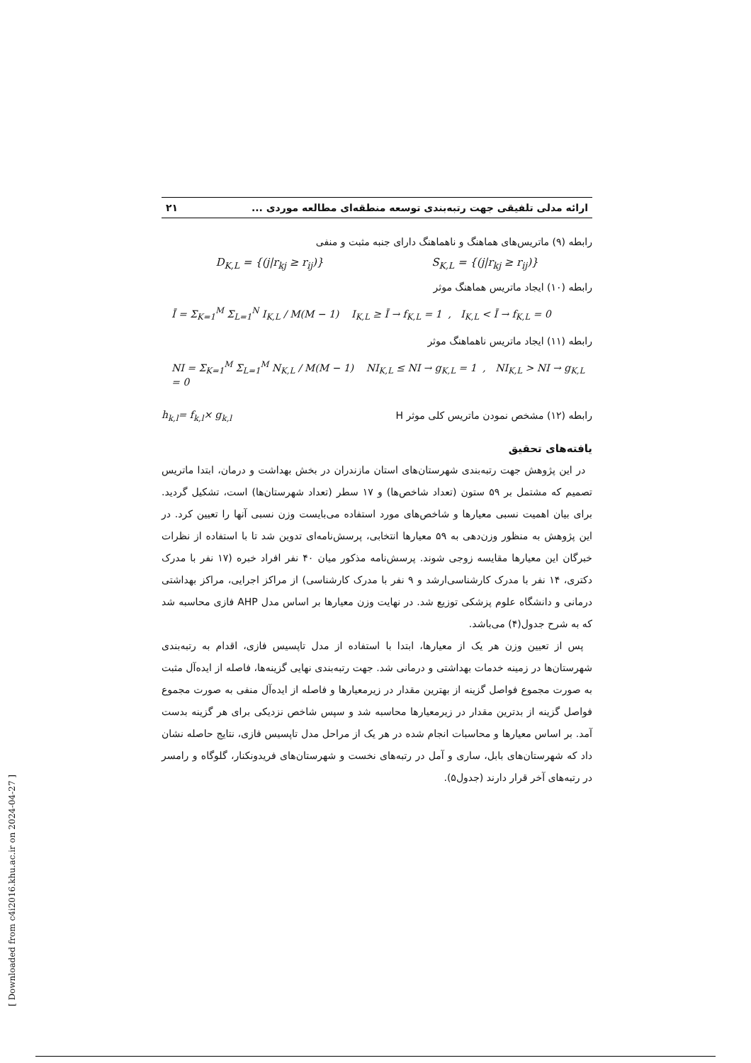ارائه مدلی تلفیقی جهت رتبه‌بندی توسعه منطقه‌ای مطالعه موردی ... ۲۱
رابطه (۹) ماتریس‌های هماهنگ و ناهماهنگ دارای جنبه مثبت و منفی
D<sub>K,L</sub> = {(j|r<sub>kj</sub> ≥ r<sub>ij</sub>)} S<sub>K,L</sub> = {(j|r<sub>kj</sub> ≥ r<sub>ij</sub>)}
رابطه (۱۰) ایجاد ماتریس هماهنگ موثر
Ī = Σ<sub>K=1</sub><sup>M</sup> Σ<sub>L=1</sub><sup>N</sup> I<sub>K,L</sub> / M(M − 1) I<sub>K,L</sub> ≥ Ī → f<sub>K,L</sub> = 1 , I<sub>K,L</sub> < Ī → f<sub>K,L</sub> = 0
رابطه (۱۱) ایجاد ماتریس ناهماهنگ موثر
NI = Σ<sub>K=1</sub><sup>M</sup> Σ<sub>L=1</sub><sup>M</sup> N<sub>K,L</sub> / M(M − 1) NI<sub>K,L</sub> ≤ NI → g<sub>K,L</sub> = 1 , NI<sub>K,L</sub> > NI → g<sub>K,L</sub> = 0
رابطه (۱۲) مشخص نمودن ماتریس کلی موثر H
h<sub>k,l</sub>= f<sub>k,l</sub>× g<sub>k,l</sub>
یافته‌های تحقیق
در این پژوهش جهت رتبه‌بندی شهرستان‌های استان مازندران در بخش بهداشت و درمان، ابتدا ماتریس تصمیم که مشتمل بر ۵۹ ستون (تعداد شاخص‌ها) و ۱۷ سطر (تعداد شهرستان‌ها) است، تشکیل گردید. برای بیان اهمیت نسبی معیارها و شاخص‌های مورد استفاده می‌بایست وزن نسبی آنها را تعیین کرد. در این پژوهش به منظور وزن‌دهی به ۵۹ معیارها انتخابی، پرسش‌نامه‌ای تدوین شد تا با استفاده از نظرات خبرگان این معیارها مقایسه زوجی شوند. پرسش‌نامه مذکور میان ۴۰ نفر افراد خبره (۱۷ نفر با مدرک دکتری، ۱۴ نفر با مدرک کارشناسی‌ارشد و ۹ نفر با مدرک کارشناسی) از مراکز اجرایی، مراکز بهداشتی درمانی و دانشگاه علوم پزشکی توزیع شد. در نهایت وزن معیارها بر اساس مدل AHP فازی محاسبه شد که به شرح جدول(۴) می‌باشد.
پس از تعیین وزن هر یک از معیارها، ابتدا با استفاده از مدل تاپسیس فازی، اقدام به رتبه‌بندی شهرستان‌ها در زمینه خدمات بهداشتی و درمانی شد. جهت رتبه‌بندی نهایی گزینه‌ها، فاصله از ایده‌آل مثبت به صورت مجموع فواصل گزینه از بهترین مقدار در زیرمعیارها و فاصله از ایده‌آل منفی به صورت مجموع فواصل گزینه از بدترین مقدار در زیرمعیارها محاسبه شد و سپس شاخص نزدیکی برای هر گزینه بدست آمد. بر اساس معیارها و محاسبات انجام شده در هر یک از مراحل مدل تاپسیس فازی، نتایج حاصله نشان داد که شهرستان‌های بابل، ساری و آمل در رتبه‌های نخست و شهرستان‌های فریدونکنار، گلوگاه و رامسر در رتبه‌های آخر قرار دارند (جدول۵).
[ Downloaded from c4i2016.khu.ac.ir on 2024-04-27 ]